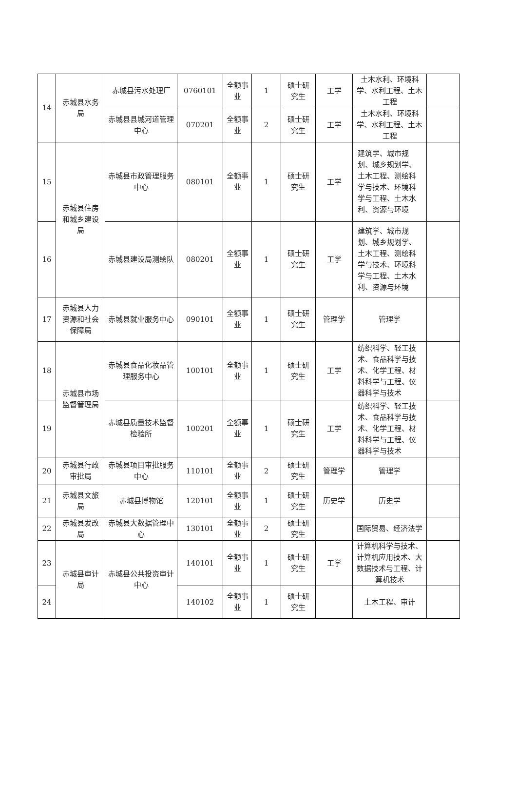| 14 | 赤城县水务局 | 赤城县污水处理厂 | 0760101 | 全额事业 | 1 | 硕士研究生 | 工学 | 土木水利、环境科学、水利工程、土木工程 | |
| | | 赤城县县城河道管理中心 | 070201 | 全额事业 | 2 | 硕士研究生 | 工学 | 土木水利、环境科学、水利工程、土木工程 | |
| 15 | 赤城县住房和城乡建设局 | 赤城县市政管理服务中心 | 080101 | 全额事业 | 1 | 硕士研究生 | 工学 | 建筑学、城市规划、城乡规划学、土木工程、测绘科学与技术、环境科学与工程、土木水利、资源与环境 | |
| 16 | | 赤城县建设局测绘队 | 080201 | 全额事业 | 1 | 硕士研究生 | 工学 | 建筑学、城市规划、城乡规划学、土木工程、测绘科学与技术、环境科学与工程、土木水利、资源与环境 | |
| 17 | 赤城县人力资源和社会保障局 | 赤城县就业服务中心 | 090101 | 全额事业 | 1 | 硕士研究生 | 管理学 | 管理学 | |
| 18 | 赤城县市场监督管理局 | 赤城县食品化妆品管理服务中心 | 100101 | 全额事业 | 1 | 硕士研究生 | 工学 | 纺织科学、轻工技术、食品科学与技术、化学工程、材料科学与工程、仪器科学与技术 | |
| 19 | | 赤城县质量技术监督检验所 | 100201 | 全额事业 | 1 | 硕士研究生 | 工学 | 纺织科学、轻工技术、食品科学与技术、化学工程、材料科学与工程、仪器科学与技术 | |
| 20 | 赤城县行政审批局 | 赤城县项目审批服务中心 | 110101 | 全额事业 | 2 | 硕士研究生 | 管理学 | 管理学 | |
| 21 | 赤城县文旅局 | 赤城县博物馆 | 120101 | 全额事业 | 1 | 硕士研究生 | 历史学 | 历史学 | |
| 22 | 赤城县发改局 | 赤城县大数据管理中心 | 130101 | 全额事业 | 2 | 硕士研究生 | | 国际贸易、经济法学 | |
| 23 | 赤城县审计局 | 赤城县公共投资审计中心 | 140101 | 全额事业 | 1 | 硕士研究生 | 工学 | 计算机科学与技术、计算机应用技术、大数据技术与工程、计算机技术 | |
| 24 | | | 140102 | 全额事业 | 1 | 硕士研究生 | | 土木工程、审计 | |